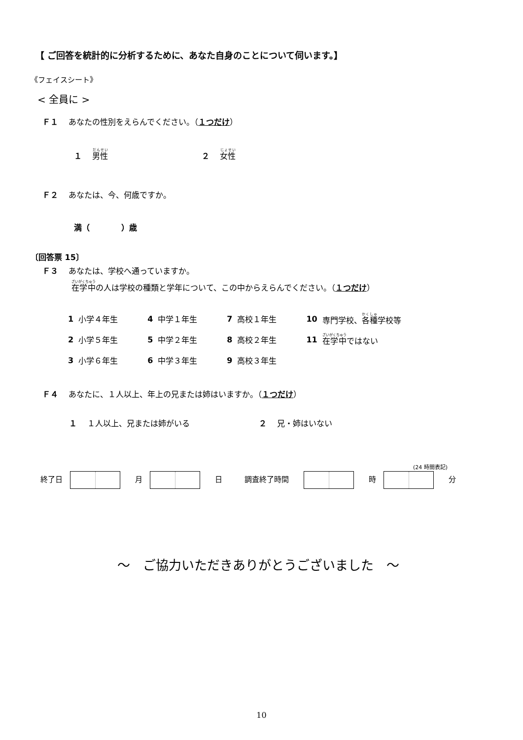【 ご回答を統計的に分析するために、あなた自身のことについて伺います。】
《フェイスシート》
< 全員に >
Ｆ１　 あなたの性別をえらんでください。（１つだけ）
１　 男性 ２　 女性
Ｆ２　 あなたは、今、何歳ですか。
満（　　　　）歳
〔回答票 15〕
Ｆ３　 あなたは、学校へ通っていますか。
在学中の人は学校の種類と学年について、この中からえらんでください。（１つだけ）
| 1 | 小学４年生 | 4 | 中学１年生 | 7 | 高校１年生 | 10 | 専門学校、 各種 学校等 |
| 2 | 小学５年生 | 5 | 中学２年生 | 8 | 高校２年生 | 11 | 在学中 ではない |
| 3 | 小学６年生 | 6 | 中学３年生 | 9 | 高校３年生 | | |
Ｆ４　 あなたに、１人以上、年上の兄または姉はいますか。（１つだけ）
１　 １人以上、兄または姉がいる ２　 兄・姉はいない
(24 時間表記)
終了日　　　月　　　日　　　調査終了時間　　　　時　　　分
～　ご協力いただきありがとうございました　～
10